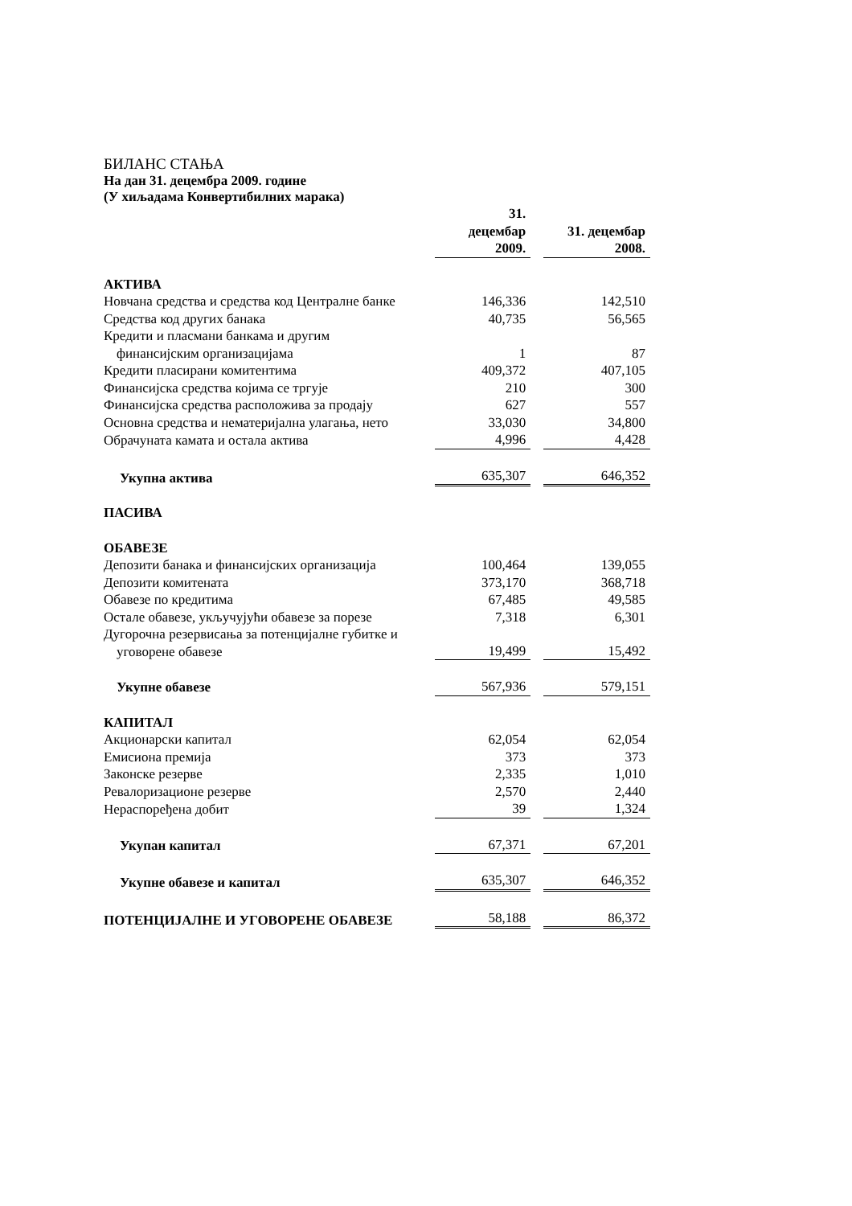БИЛАНС СТАЊА
На дан 31. децембра 2009. године
(У хиљадама Конвертибилних марака)
| | 31. децембар 2009. | | 31. децембар 2008. |
| --- | --- | --- | --- |
| АКТИВА | | | |
| Новчана средства и средства код Централне банке | 146,336 | | 142,510 |
| Средства код других банака | 40,735 | | 56,565 |
| Кредити и пласмани банкама и другим финансијским организацијама | 1 | | 87 |
| Кредити пласирани комитентима | 409,372 | | 407,105 |
| Финансијска средства којима се тргује | 210 | | 300 |
| Финансијска средства расположива за продају | 627 | | 557 |
| Основна средства и нематеријална улагања, нето | 33,030 | | 34,800 |
| Обрачуната камата и остала актива | 4,996 | | 4,428 |
| Укупна актива | 635,307 | | 646,352 |
| ПАСИВА | | | |
| ОБАВЕЗЕ | | | |
| Депозити банака и финансијских организација | 100,464 | | 139,055 |
| Депозити комитената | 373,170 | | 368,718 |
| Обавезе по кредитима | 67,485 | | 49,585 |
| Остале обавезе, укључујући обавезе за порезе | 7,318 | | 6,301 |
| Дугорочна резервисања за потенцијалне губитке и уговорене обавезе | 19,499 | | 15,492 |
| Укупне обавезе | 567,936 | | 579,151 |
| КАПИТАЛ | | | |
| Акционарски капитал | 62,054 | | 62,054 |
| Емисиона премија | 373 | | 373 |
| Законске резерве | 2,335 | | 1,010 |
| Ревалоризационе резерве | 2,570 | | 2,440 |
| Нераспоређена добит | 39 | | 1,324 |
| Укупан капитал | 67,371 | | 67,201 |
| Укупне обавезе и капитал | 635,307 | | 646,352 |
| ПОТЕНЦИЈАЛНЕ И УГОВОРЕНЕ ОБАВЕЗЕ | 58,188 | | 86,372 |